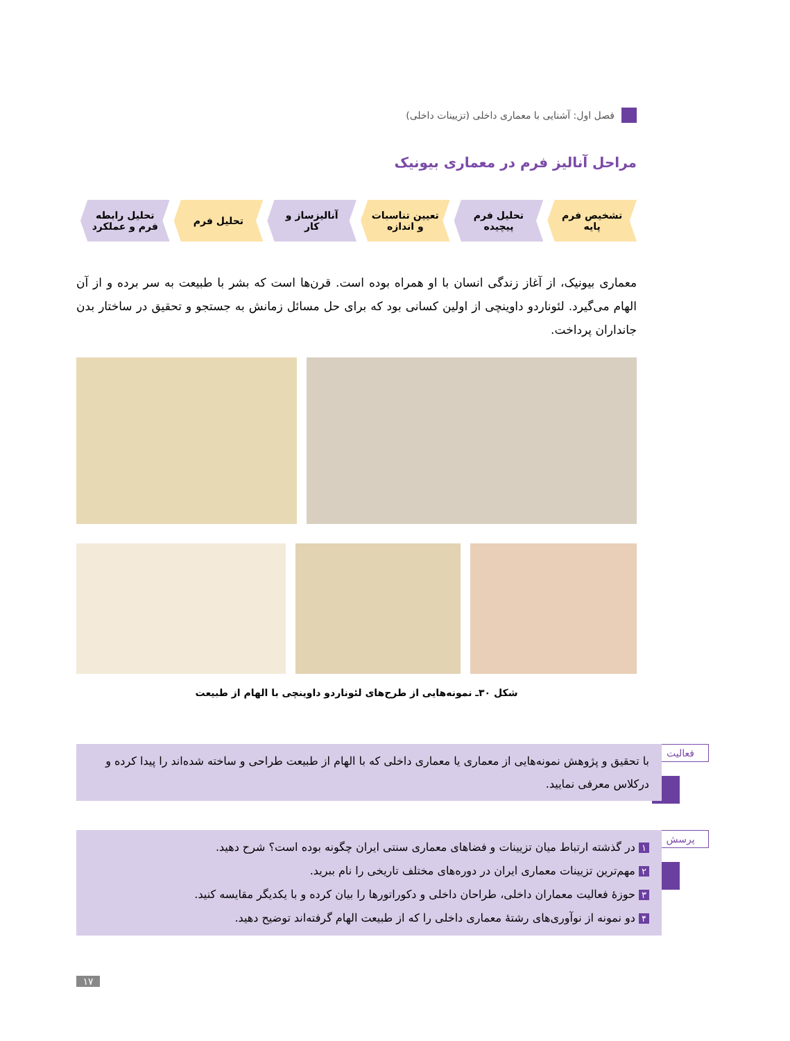فصل اول: آشنایی با معماری داخلی (تزیینات داخلی)
مراحل آنالیز فرم در معماری بیونیک
تشخیص فرم پایه تحلیل فرم پیچیده تعیین تناسبات و اندازه آنالیزساز و کار تحلیل فرم تحلیل رابطه فرم و عملکرد
معماری بیونیک، از آغاز زندگی انسان با او همراه بوده است. قرن‌ها است که بشر با طبیعت به سر برده و از آن الهام می‌گیرد. لئوناردو داوینچی از اولین کسانی بود که برای حل مسائل زمانش به جستجو و تحقیق در ساختار بدن جانداران پرداخت.
شکل ۳۰ـ نمونه‌هایی از طرح‌های لئوناردو داوینچی با الهام از طبیعت
فعالیت
با تحقیق و پژوهش نمونه‌هایی از معماری یا معماری داخلی که با الهام از طبیعت طراحی و ساخته شده‌اند را پیدا کرده و درکلاس معرفی نمایید.
پرسش
۱ در گذشته ارتباط میان تزیینات و فضاهای معماری سنتی ایران چگونه بوده است؟ شرح دهید.
۲ مهم‌ترین تزیینات معماری ایران در دوره‌های مختلف تاریخی را نام ببرید.
۳ حوزهٔ فعالیت معماران داخلی، طراحان داخلی و دکوراتورها را بیان کرده و با یکدیگر مقایسه کنید.
۴ دو نمونه از نوآوری‌های رشتهٔ معماری داخلی را که از طبیعت الهام گرفته‌اند توضیح دهید.
۱۷